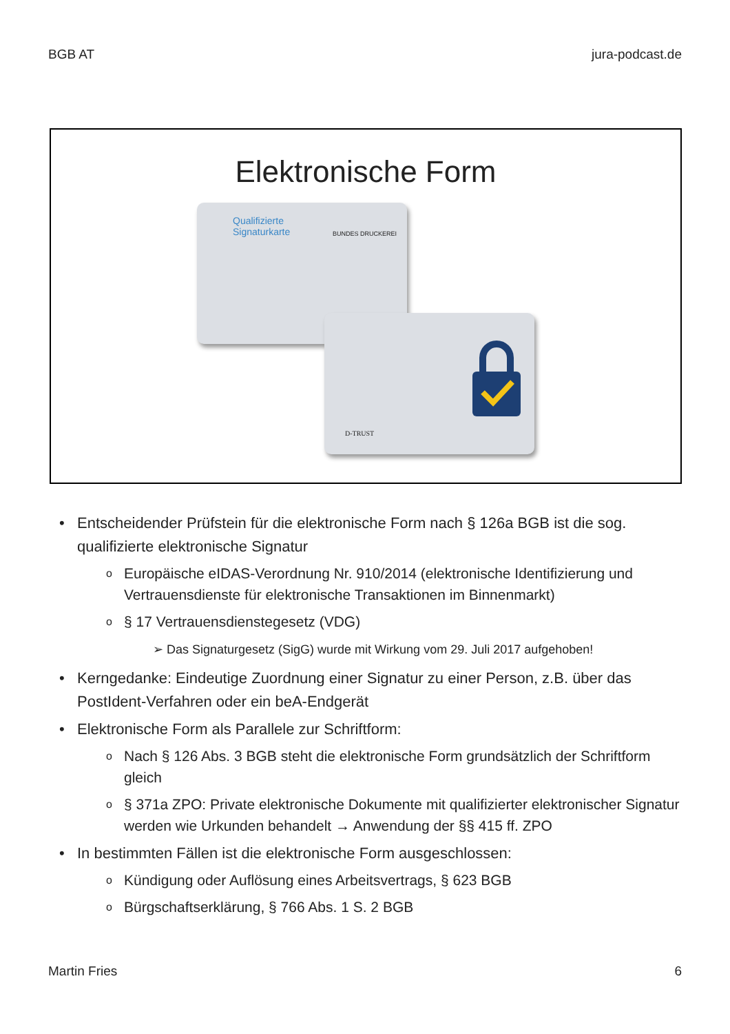BGB AT jura-podcast.de
Elektronische Form
Qualifizierte
Signaturkarte
BUNDES DRUCKEREI
D-TRUST
• Entscheidender Prüfstein für die elektronische Form nach § 126a BGB ist die sog. qualifizierte elektronische Signatur
o Europäische eIDAS-Verordnung Nr. 910/2014 (elektronische Identifizierung und Vertrauensdienste für elektronische Transaktionen im Binnenmarkt)
o § 17 Vertrauensdienstegesetz (VDG)
➢ Das Signaturgesetz (SigG) wurde mit Wirkung vom 29. Juli 2017 aufgehoben!
• Kerngedanke: Eindeutige Zuordnung einer Signatur zu einer Person, z.B. über das PostIdent-Verfahren oder ein beA-Endgerät
• Elektronische Form als Parallele zur Schriftform:
o Nach § 126 Abs. 3 BGB steht die elektronische Form grundsätzlich der Schriftform gleich
o § 371a ZPO: Private elektronische Dokumente mit qualifizierter elektronischer Signatur werden wie Urkunden behandelt → Anwendung der §§ 415 ff. ZPO
• In bestimmten Fällen ist die elektronische Form ausgeschlossen:
o Kündigung oder Auflösung eines Arbeitsvertrags, § 623 BGB
o Bürgschaftserklärung, § 766 Abs. 1 S. 2 BGB
Martin Fries 6